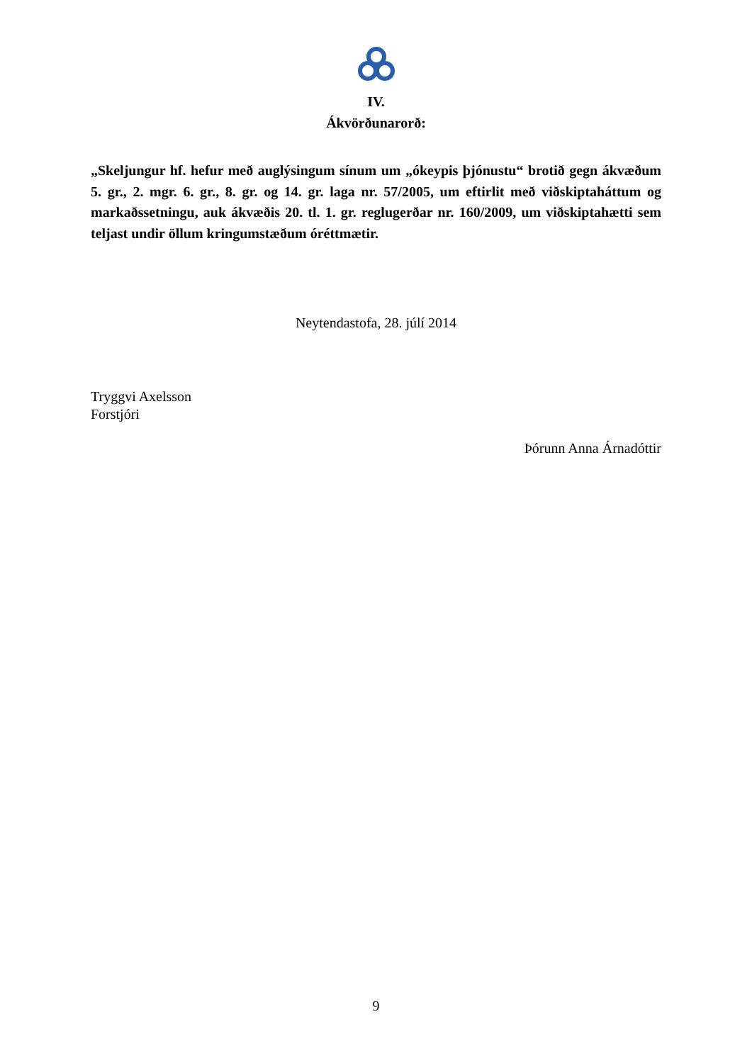IV.
Ákvörðunarorð:
„Skeljungur hf. hefur með auglýsingum sínum um „ókeypis þjónustu“ brotið gegn ákvæðum 5. gr., 2. mgr. 6. gr., 8. gr. og 14. gr. laga nr. 57/2005, um eftirlit með viðskiptaháttum og markaðssetningu, auk ákvæðis 20. tl. 1. gr. reglugerðar nr. 160/2009, um viðskiptahætti sem teljast undir öllum kringumstæðum óréttmætir.
Neytendastofa, 28. júlí 2014
Tryggvi Axelsson
Forstjóri
Þórunn Anna Árnadóttir
9